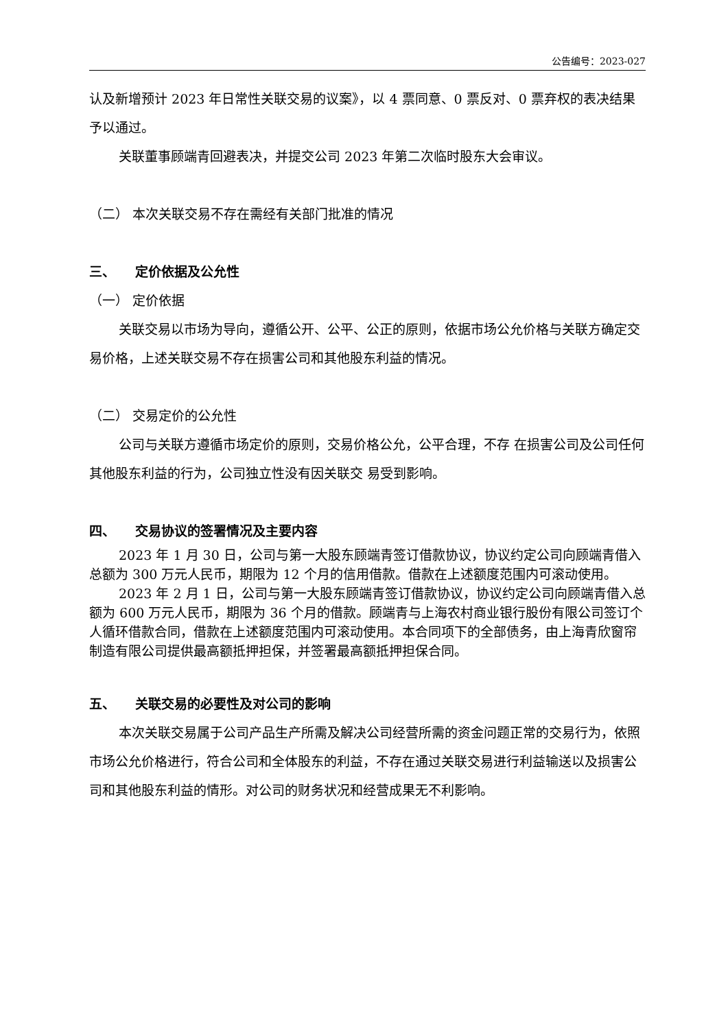公告编号：2023-027
认及新增预计 2023 年日常性关联交易的议案》，以 4 票同意、0 票反对、0 票弃权的表决结果予以通过。
关联董事顾端青回避表决，并提交公司 2023 年第二次临时股东大会审议。
（二） 本次关联交易不存在需经有关部门批准的情况
三、　　定价依据及公允性
（一） 定价依据
关联交易以市场为导向，遵循公开、公平、公正的原则，依据市场公允价格与关联方确定交易价格，上述关联交易不存在损害公司和其他股东利益的情况。
（二） 交易定价的公允性
公司与关联方遵循市场定价的原则，交易价格公允，公平合理，不存 在损害公司及公司任何其他股东利益的行为，公司独立性没有因关联交 易受到影响。
四、　　交易协议的签署情况及主要内容
2023 年 1 月 30 日，公司与第一大股东顾端青签订借款协议，协议约定公司向顾端青借入总额为 300 万元人民币，期限为 12 个月的信用借款。借款在上述额度范围内可滚动使用。
2023 年 2 月 1 日，公司与第一大股东顾端青签订借款协议，协议约定公司向顾端青借入总额为 600 万元人民币，期限为 36 个月的借款。顾端青与上海农村商业银行股份有限公司签订个人循环借款合同，借款在上述额度范围内可滚动使用。本合同项下的全部债务，由上海青欣窗帘制造有限公司提供最高额抵押担保，并签署最高额抵押担保合同。
五、　　关联交易的必要性及对公司的影响
本次关联交易属于公司产品生产所需及解决公司经营所需的资金问题正常的交易行为，依照市场公允价格进行，符合公司和全体股东的利益，不存在通过关联交易进行利益输送以及损害公司和其他股东利益的情形。对公司的财务状况和经营成果无不利影响。